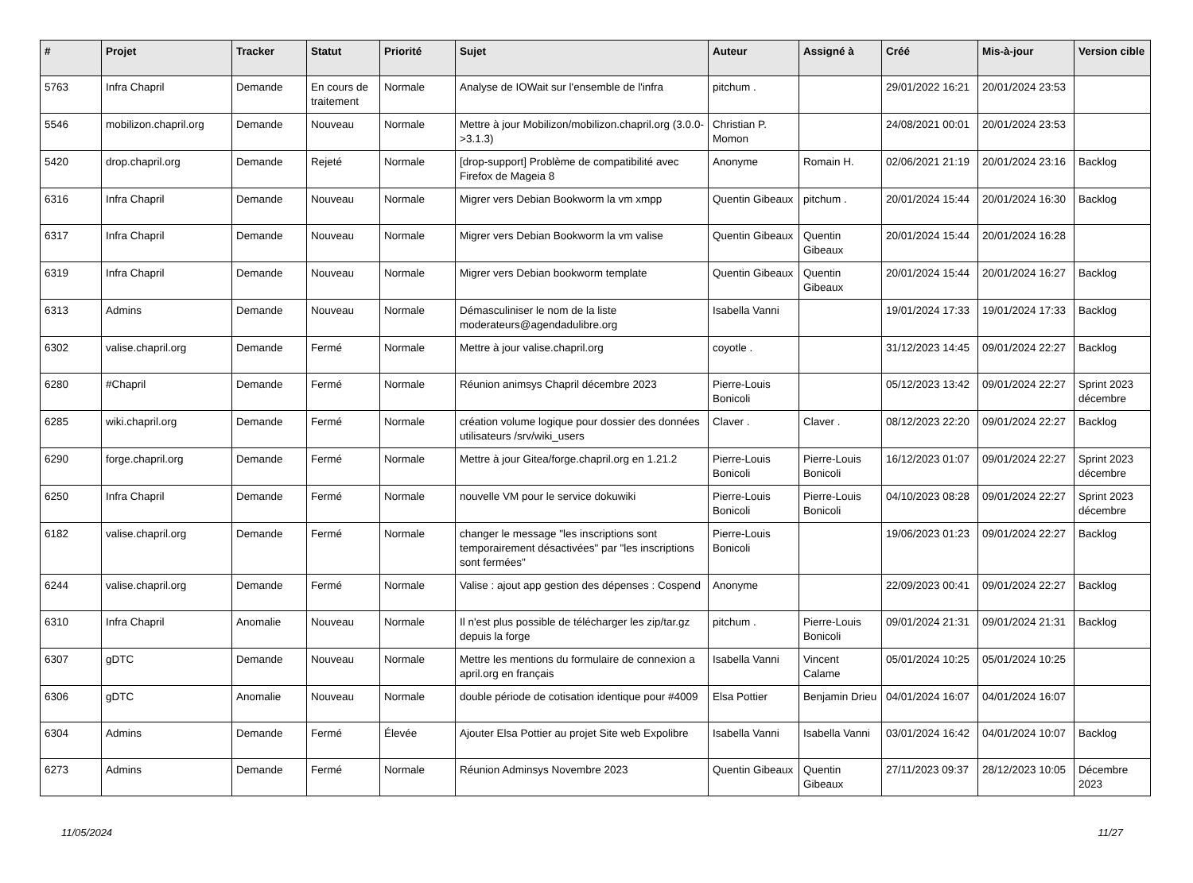| # | Projet | Tracker | Statut | Priorité | Sujet | Auteur | Assigné à | Créé | Mis-à-jour | Version cible |
| --- | --- | --- | --- | --- | --- | --- | --- | --- | --- | --- |
| 5763 | Infra Chapril | Demande | En cours de traitement | Normale | Analyse de IOWait sur l'ensemble de l'infra | pitchum . | | 29/01/2022 16:21 | 20/01/2024 23:53 | |
| 5546 | mobilizon.chapril.org | Demande | Nouveau | Normale | Mettre à jour Mobilizon/mobilizon.chapril.org (3.0.0->3.1.3) | Christian P. Momon | | 24/08/2021 00:01 | 20/01/2024 23:53 | |
| 5420 | drop.chapril.org | Demande | Rejeté | Normale | [drop-support] Problème de compatibilité avec Firefox de Mageia 8 | Anonyme | Romain H. | 02/06/2021 21:19 | 20/01/2024 23:16 | Backlog |
| 6316 | Infra Chapril | Demande | Nouveau | Normale | Migrer vers Debian Bookworm la vm xmpp | Quentin Gibeaux | pitchum . | 20/01/2024 15:44 | 20/01/2024 16:30 | Backlog |
| 6317 | Infra Chapril | Demande | Nouveau | Normale | Migrer vers Debian Bookworm la vm valise | Quentin Gibeaux | Quentin Gibeaux | 20/01/2024 15:44 | 20/01/2024 16:28 | |
| 6319 | Infra Chapril | Demande | Nouveau | Normale | Migrer vers Debian bookworm template | Quentin Gibeaux | Quentin Gibeaux | 20/01/2024 15:44 | 20/01/2024 16:27 | Backlog |
| 6313 | Admins | Demande | Nouveau | Normale | Démasculiniser le nom de la liste moderateurs@agendadulibre.org | Isabella Vanni | | 19/01/2024 17:33 | 19/01/2024 17:33 | Backlog |
| 6302 | valise.chapril.org | Demande | Fermé | Normale | Mettre à jour valise.chapril.org | coyotle . | | 31/12/2023 14:45 | 09/01/2024 22:27 | Backlog |
| 6280 | #Chapril | Demande | Fermé | Normale | Réunion animsys Chapril décembre 2023 | Pierre-Louis Bonicoli | | 05/12/2023 13:42 | 09/01/2024 22:27 | Sprint 2023 décembre |
| 6285 | wiki.chapril.org | Demande | Fermé | Normale | création volume logique pour dossier des données utilisateurs /srv/wiki_users | Claver . | Claver . | 08/12/2023 22:20 | 09/01/2024 22:27 | Backlog |
| 6290 | forge.chapril.org | Demande | Fermé | Normale | Mettre à jour Gitea/forge.chapril.org en 1.21.2 | Pierre-Louis Bonicoli | Pierre-Louis Bonicoli | 16/12/2023 01:07 | 09/01/2024 22:27 | Sprint 2023 décembre |
| 6250 | Infra Chapril | Demande | Fermé | Normale | nouvelle VM pour le service dokuwiki | Pierre-Louis Bonicoli | Pierre-Louis Bonicoli | 04/10/2023 08:28 | 09/01/2024 22:27 | Sprint 2023 décembre |
| 6182 | valise.chapril.org | Demande | Fermé | Normale | changer le message "les inscriptions sont temporairement désactivées" par "les inscriptions sont fermées" | Pierre-Louis Bonicoli | | 19/06/2023 01:23 | 09/01/2024 22:27 | Backlog |
| 6244 | valise.chapril.org | Demande | Fermé | Normale | Valise : ajout app gestion des dépenses : Cospend | Anonyme | | 22/09/2023 00:41 | 09/01/2024 22:27 | Backlog |
| 6310 | Infra Chapril | Anomalie | Nouveau | Normale | Il n'est plus possible de télécharger les zip/tar.gz depuis la forge | pitchum . | Pierre-Louis Bonicoli | 09/01/2024 21:31 | 09/01/2024 21:31 | Backlog |
| 6307 | gDTC | Demande | Nouveau | Normale | Mettre les mentions du formulaire de connexion a april.org en français | Isabella Vanni | Vincent Calame | 05/01/2024 10:25 | 05/01/2024 10:25 | |
| 6306 | gDTC | Anomalie | Nouveau | Normale | double période de cotisation identique pour #4009 | Elsa Pottier | Benjamin Drieu | 04/01/2024 16:07 | 04/01/2024 16:07 | |
| 6304 | Admins | Demande | Fermé | Élevée | Ajouter Elsa Pottier au projet Site web Expolibre | Isabella Vanni | Isabella Vanni | 03/01/2024 16:42 | 04/01/2024 10:07 | Backlog |
| 6273 | Admins | Demande | Fermé | Normale | Réunion Adminsys Novembre 2023 | Quentin Gibeaux | Quentin Gibeaux | 27/11/2023 09:37 | 28/12/2023 10:05 | Décembre 2023 |
11/05/2024 11/27